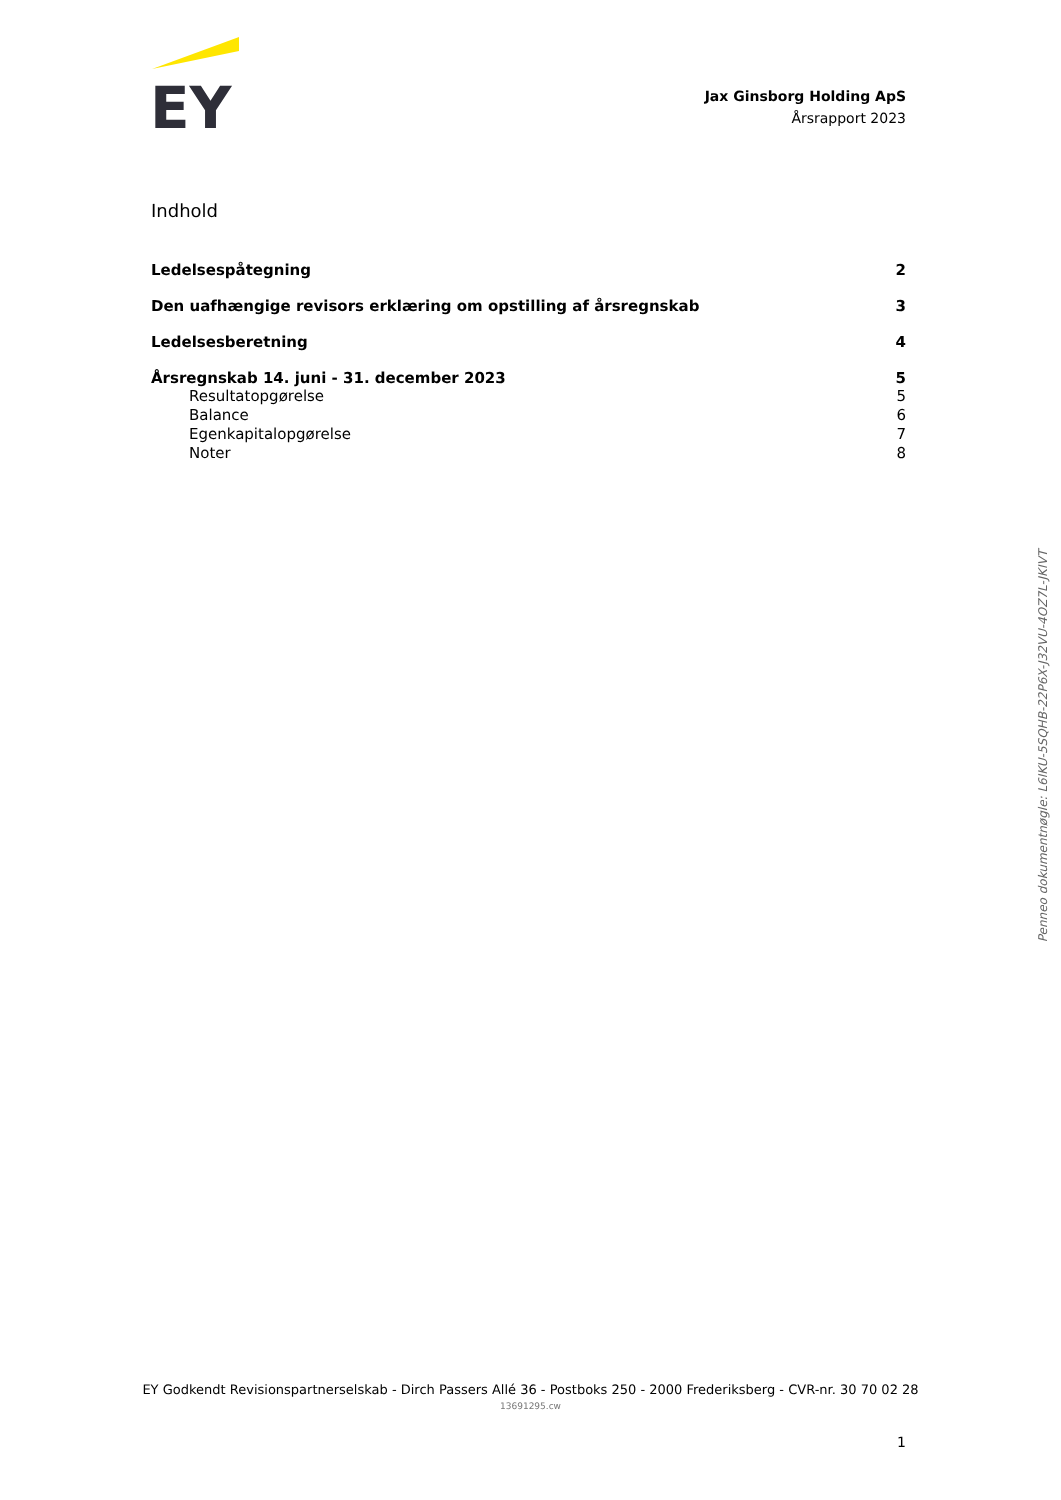EY
Jax Ginsborg Holding ApS
Årsrapport 2023
Indhold
Ledelsespåtegning 2
Den uafhængige revisors erklæring om opstilling af årsregnskab 3
Ledelsesberetning 4
Årsregnskab 14. juni - 31. december 2023 5
Resultatopgørelse 5
Balance 6
Egenkapitalopgørelse 7
Noter 8
EY Godkendt Revisionspartnerselskab - Dirch Passers Allé 36 - Postboks 250 - 2000 Frederiksberg - CVR-nr. 30 70 02 28
13691295.cw
1
Penneo dokumentnøgle: L6IKU-5SQHB-22P6X-J32VU-4OZ7L-JKIVT